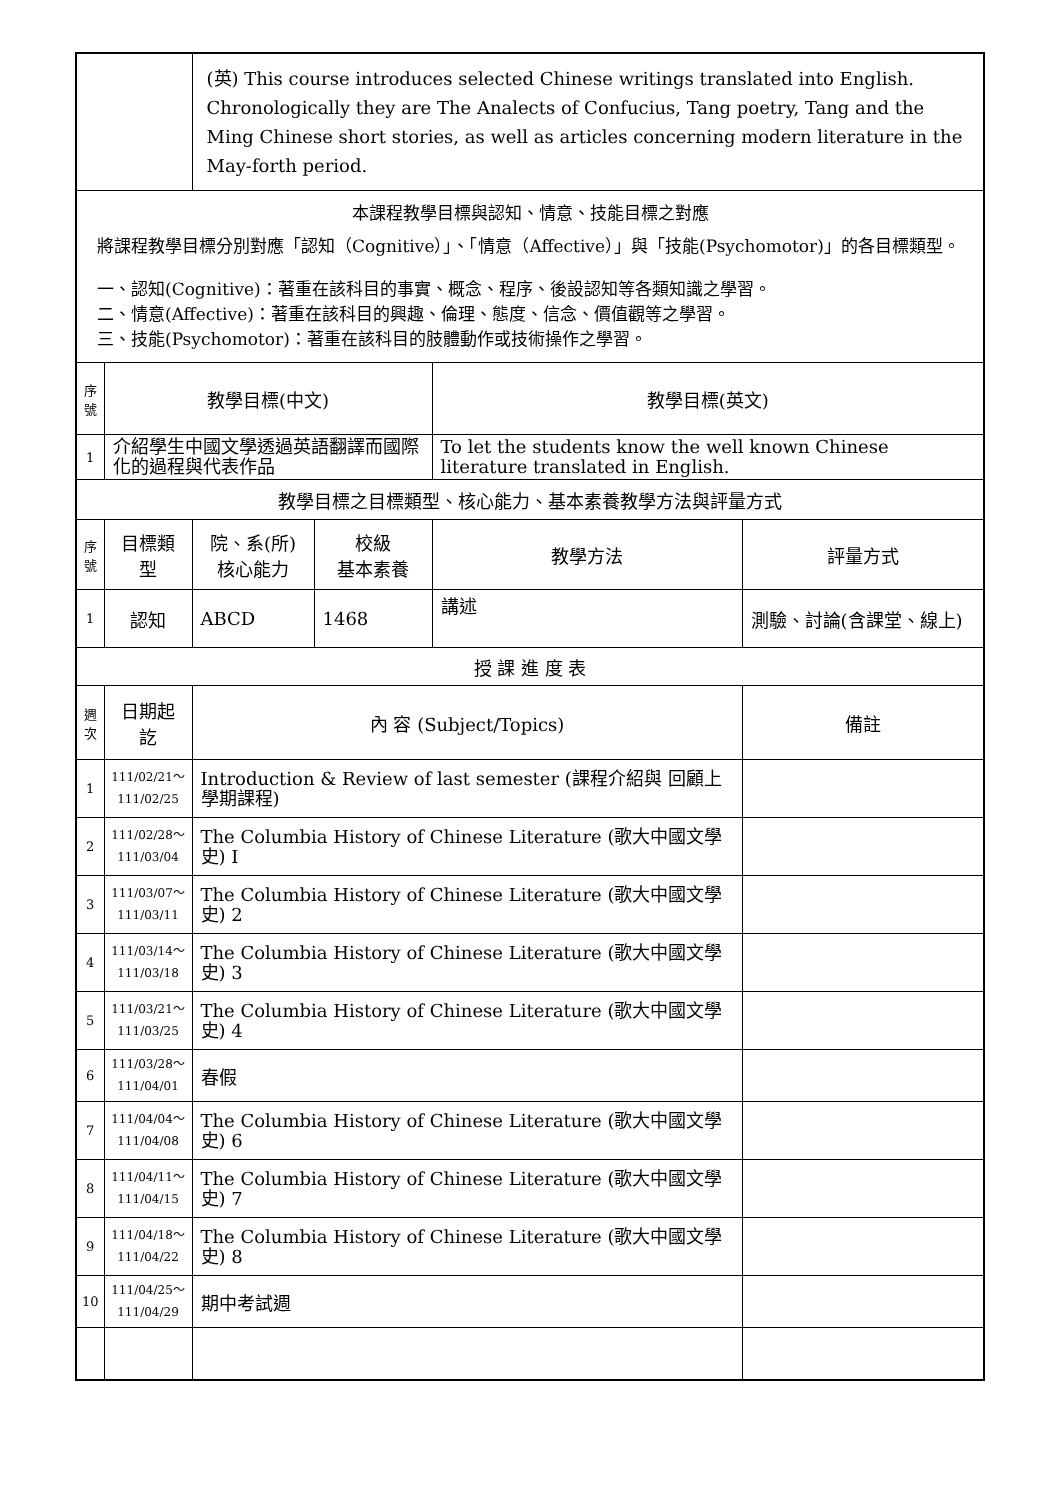| | | (英) This course introduces selected Chinese writings translated into English. Chronologically they are The Analects of Confucius, Tang poetry, Tang and the Ming Chinese short stories, as well as articles concerning modern literature in the May-forth period. | | | |
| 本課程教學目標與認知、情意、技能目標之對應 將課程教學目標分別對應「認知（Cognitive）」、「情意（Affective）」與「技能(Psychomotor)」的各目標類型。 一、認知(Cognitive)：著重在該科目的事實、概念、程序、後設認知等各類知識之學習。 二、情意(Affective)：著重在該科目的興趣、倫理、態度、信念、價值觀等之學習。 三、技能(Psychomotor)：著重在該科目的肢體動作或技術操作之學習。 | | | | | |
| 序號 | 教學目標(中文) | | | 教學目標(英文) | |
| 1 | 介紹學生中國文學透過英語翻譯而國際化的過程與代表作品 | | | To let the students know the well known Chinese literature translated in English. | |
| 教學目標之目標類型、核心能力、基本素養教學方法與評量方式 | | | | | |
| 序號 | 目標類型 | 院、系(所) 核心能力 | 校級 基本素養 | 教學方法 | 評量方式 |
| 1 | 認知 | ABCD | 1468 | 講述 | 測驗、討論(含課堂、線上) |
| 授 課 進 度 表 | | | | | |
| 週次 | 日期起訖 | 內 容 (Subject/Topics) | | | 備註 |
| 1 | 111/02/21～ 111/02/25 | Introduction & Review of last semester (課程介紹與 回顧上學期課程) | | | |
| 2 | 111/02/28～ 111/03/04 | The Columbia History of Chinese Literature (歌大中國文學史) I | | | |
| 3 | 111/03/07～ 111/03/11 | The Columbia History of Chinese Literature (歌大中國文學史) 2 | | | |
| 4 | 111/03/14～ 111/03/18 | The Columbia History of Chinese Literature (歌大中國文學史) 3 | | | |
| 5 | 111/03/21～ 111/03/25 | The Columbia History of Chinese Literature (歌大中國文學史) 4 | | | |
| 6 | 111/03/28～ 111/04/01 | 春假 | | | |
| 7 | 111/04/04～ 111/04/08 | The Columbia History of Chinese Literature (歌大中國文學史) 6 | | | |
| 8 | 111/04/11～ 111/04/15 | The Columbia History of Chinese Literature (歌大中國文學史) 7 | | | |
| 9 | 111/04/18～ 111/04/22 | The Columbia History of Chinese Literature (歌大中國文學史) 8 | | | |
| 10 | 111/04/25～ 111/04/29 | 期中考試週 | | | |